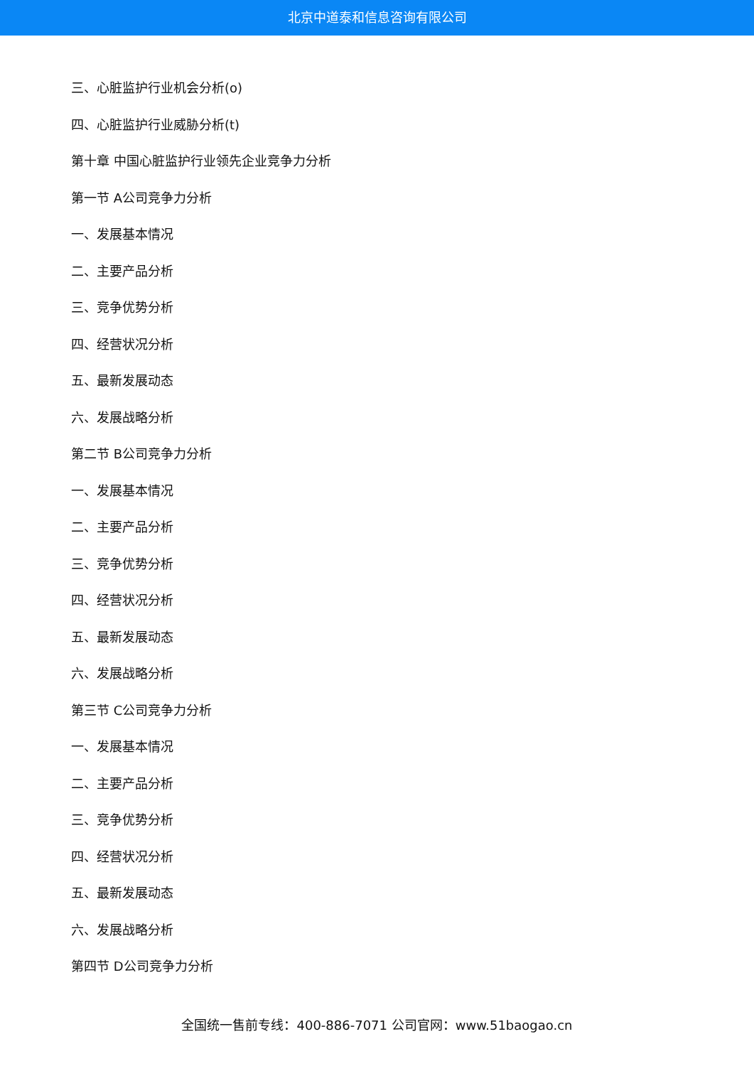北京中道泰和信息咨询有限公司
三、心脏监护行业机会分析(o)
四、心脏监护行业威胁分析(t)
第十章 中国心脏监护行业领先企业竞争力分析
第一节 A公司竞争力分析
一、发展基本情况
二、主要产品分析
三、竞争优势分析
四、经营状况分析
五、最新发展动态
六、发展战略分析
第二节 B公司竞争力分析
一、发展基本情况
二、主要产品分析
三、竞争优势分析
四、经营状况分析
五、最新发展动态
六、发展战略分析
第三节 C公司竞争力分析
一、发展基本情况
二、主要产品分析
三、竞争优势分析
四、经营状况分析
五、最新发展动态
六、发展战略分析
第四节 D公司竞争力分析
全国统一售前专线：400-886-7071 公司官网：www.51baogao.cn